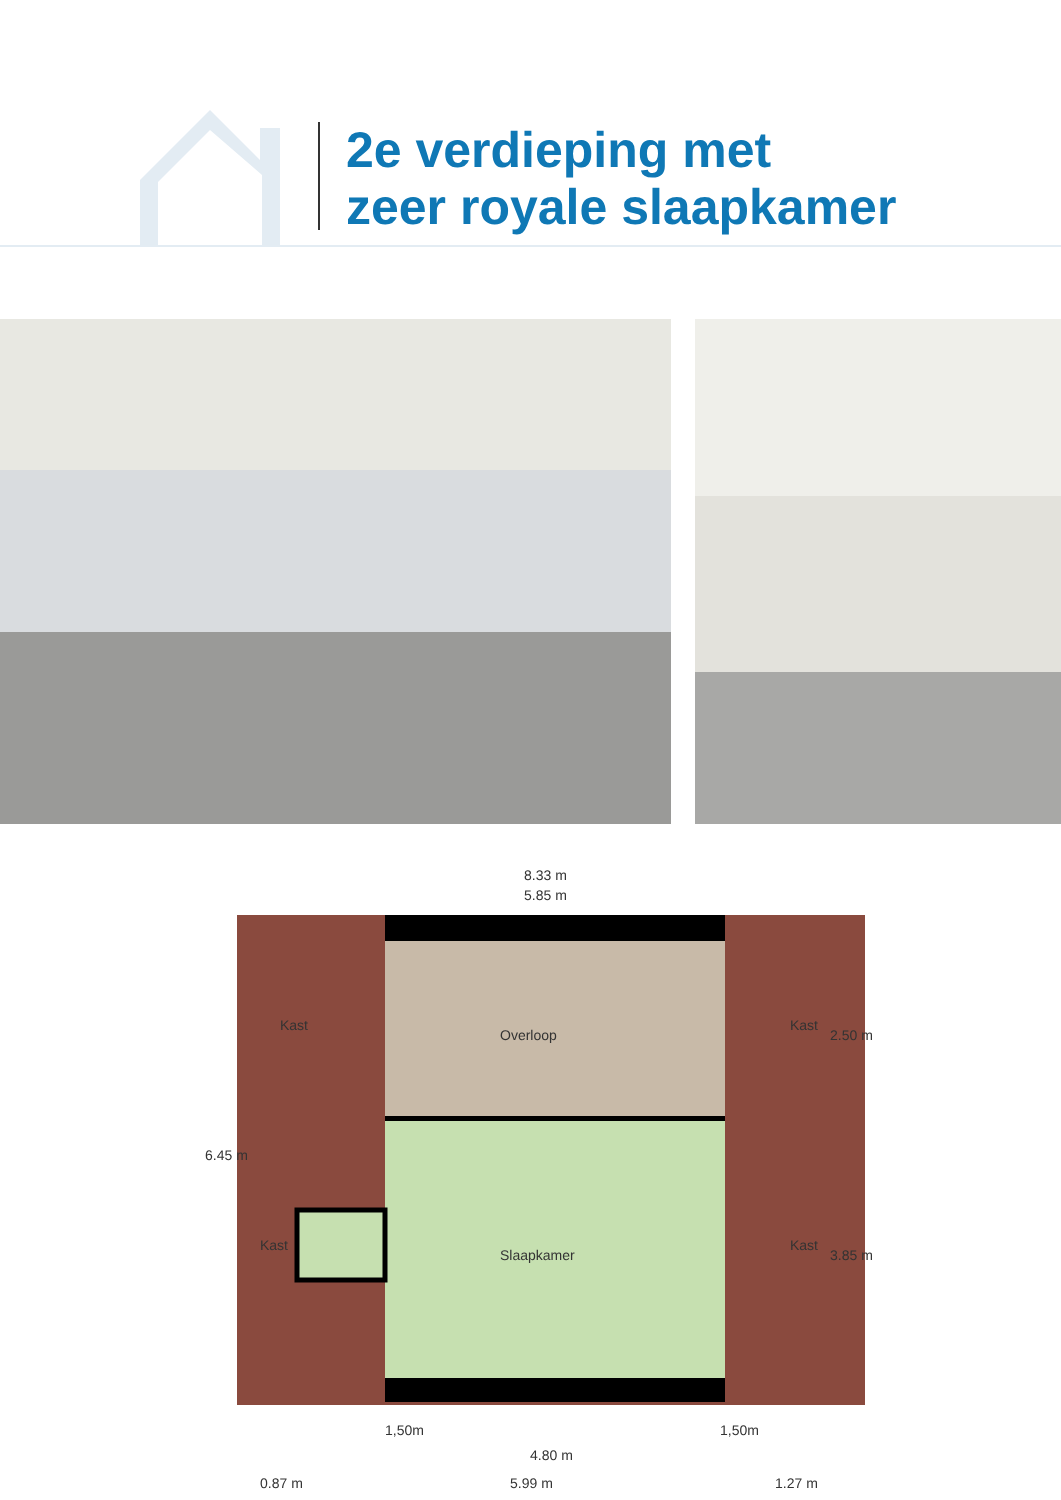2e verdieping met
zeer royale slaapkamer
8.33 m
5.85 m
Overloop
Slaapkamer
Kast
Kast
Kast
Kast
6.45 m
2.50 m
3.85 m
1,50m
1,50m
4.80 m
0.87 m
5.99 m
1.27 m